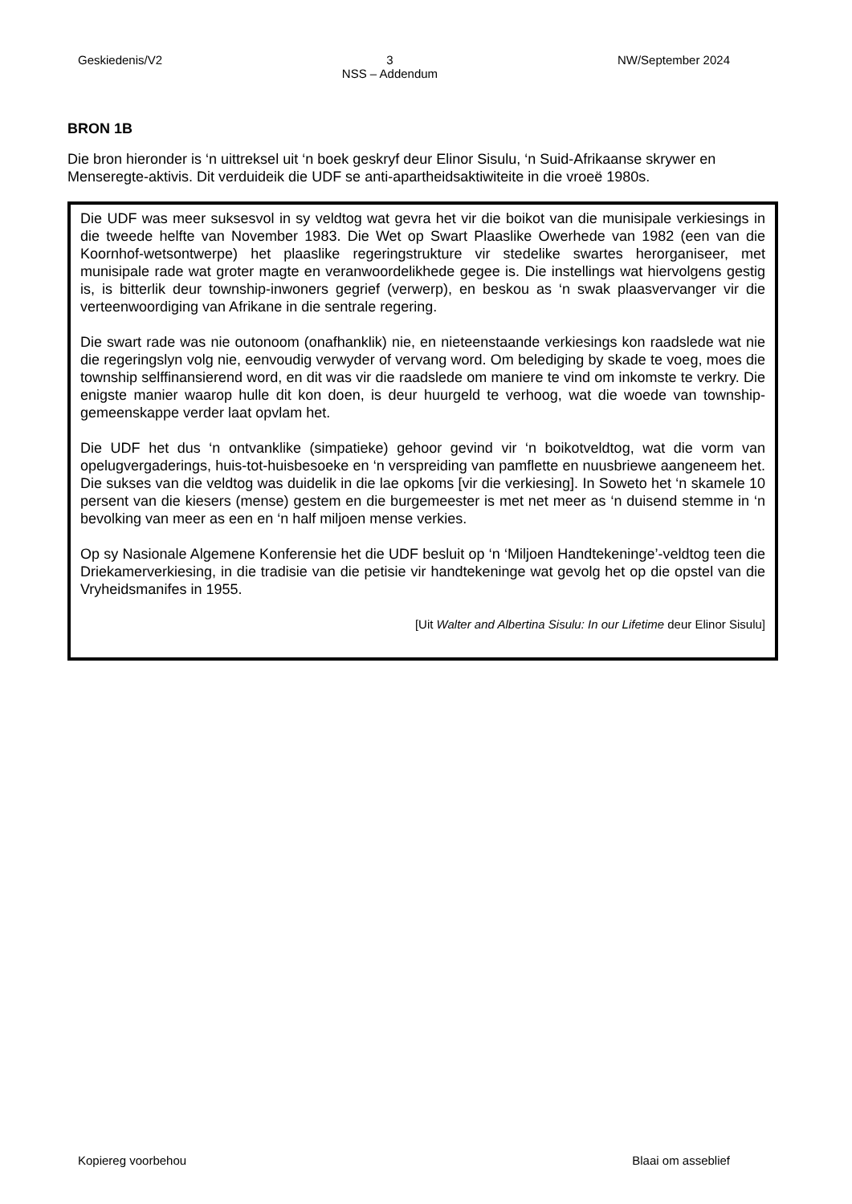Geskiedenis/V2 3
NSS – Addendum NW/September 2024
BRON 1B
Die bron hieronder is ‘n uittreksel uit ‘n boek geskryf deur Elinor Sisulu, ‘n Suid-Afrikaanse skrywer en Menseregte-aktivis. Dit verduideik die UDF se anti-apartheidsaktiwiteite in die vroeë 1980s.
Die UDF was meer suksesvol in sy veldtog wat gevra het vir die boikot van die munisipale verkiesings in die tweede helfte van November 1983. Die Wet op Swart Plaaslike Owerhede van 1982 (een van die Koornhof-wetsontwerpe) het plaaslike regeringstrukture vir stedelike swartes herorganiseer, met munisipale rade wat groter magte en veranwoordelikhede gegee is. Die instellings wat hiervolgens gestig is, is bitterlik deur township-inwoners gegrief (verwerp), en beskou as ‘n swak plaasvervanger vir die verteenwoordiging van Afrikane in die sentrale regering.
Die swart rade was nie outonoom (onafhanklik) nie, en nieteenstaande verkiesings kon raadslede wat nie die regeringslyn volg nie, eenvoudig verwyder of vervang word. Om belediging by skade te voeg, moes die township selffinansierend word, en dit was vir die raadslede om maniere te vind om inkomste te verkry. Die enigste manier waarop hulle dit kon doen, is deur huurgeld te verhoog, wat die woede van township-gemeenskappe verder laat opvlam het.
Die UDF het dus ‘n ontvanklike (simpatieke) gehoor gevind vir ‘n boikotveldtog, wat die vorm van opelugvergaderings, huis-tot-huisbesoeke en ‘n verspreiding van pamflette en nuusbriewe aangeneem het. Die sukses van die veldtog was duidelik in die lae opkoms [vir die verkiesing]. In Soweto het ‘n skamele 10 persent van die kiesers (mense) gestem en die burgemeester is met net meer as ‘n duisend stemme in ‘n bevolking van meer as een en ‘n half miljoen mense verkies.
Op sy Nasionale Algemene Konferensie het die UDF besluit op ‘n ‘Miljoen Handtekeninge’-veldtog teen die Driekamerverkiesing, in die tradisie van die petisie vir handtekeninge wat gevolg het op die opstel van die Vryheidsmanifes in 1955.
[Uit Walter and Albertina Sisulu: In our Lifetime deur Elinor Sisulu]
Kopiereg voorbehou Blaai om asseblief